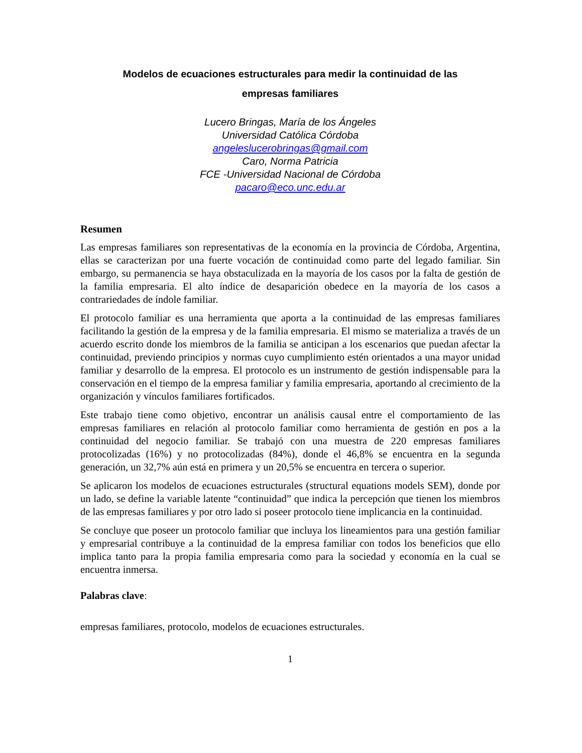Modelos de ecuaciones estructurales para medir la continuidad de las
empresas familiares
Lucero Bringas, María de los Ángeles
Universidad Católica Córdoba
angeleslucerobringas@gmail.com
Caro, Norma Patricia
FCE -Universidad Nacional de Córdoba
pacaro@eco.unc.edu.ar
Resumen
Las empresas familiares son representativas de la economía en la provincia de Córdoba, Argentina, ellas se caracterizan por una fuerte vocación de continuidad como parte del legado familiar. Sin embargo, su permanencia se haya obstaculizada en la mayoría de los casos por la falta de gestión de la familia empresaria. El alto índice de desaparición obedece en la mayoría de los casos a contrariedades de índole familiar.
El protocolo familiar es una herramienta que aporta a la continuidad de las empresas familiares facilitando la gestión de la empresa y de la familia empresaria. El mismo se materializa a través de un acuerdo escrito donde los miembros de la familia se anticipan a los escenarios que puedan afectar la continuidad, previendo principios y normas cuyo cumplimiento estén orientados a una mayor unidad familiar y desarrollo de la empresa. El protocolo es un instrumento de gestión indispensable para la conservación en el tiempo de la empresa familiar y familia empresaria, aportando al crecimiento de la organización y vínculos familiares fortificados.
Este trabajo tiene como objetivo, encontrar un análisis causal entre el comportamiento de las empresas familiares en relación al protocolo familiar como herramienta de gestión en pos a la continuidad del negocio familiar. Se trabajó con una muestra de 220 empresas familiares protocolizadas (16%) y no protocolizadas (84%), donde el 46,8% se encuentra en la segunda generación, un 32,7% aún está en primera y un 20,5% se encuentra en tercera o superior.
Se aplicaron los modelos de ecuaciones estructurales (structural equations models SEM), donde por un lado, se define la variable latente “continuidad” que indica la percepción que tienen los miembros de las empresas familiares y por otro lado si poseer protocolo tiene implicancia en la continuidad.
Se concluye que poseer un protocolo familiar que incluya los lineamientos para una gestión familiar y empresarial contribuye a la continuidad de la empresa familiar con todos los beneficios que ello implica tanto para la propia familia empresaria como para la sociedad y economía en la cual se encuentra inmersa.
Palabras clave:
empresas familiares, protocolo, modelos de ecuaciones estructurales.
1